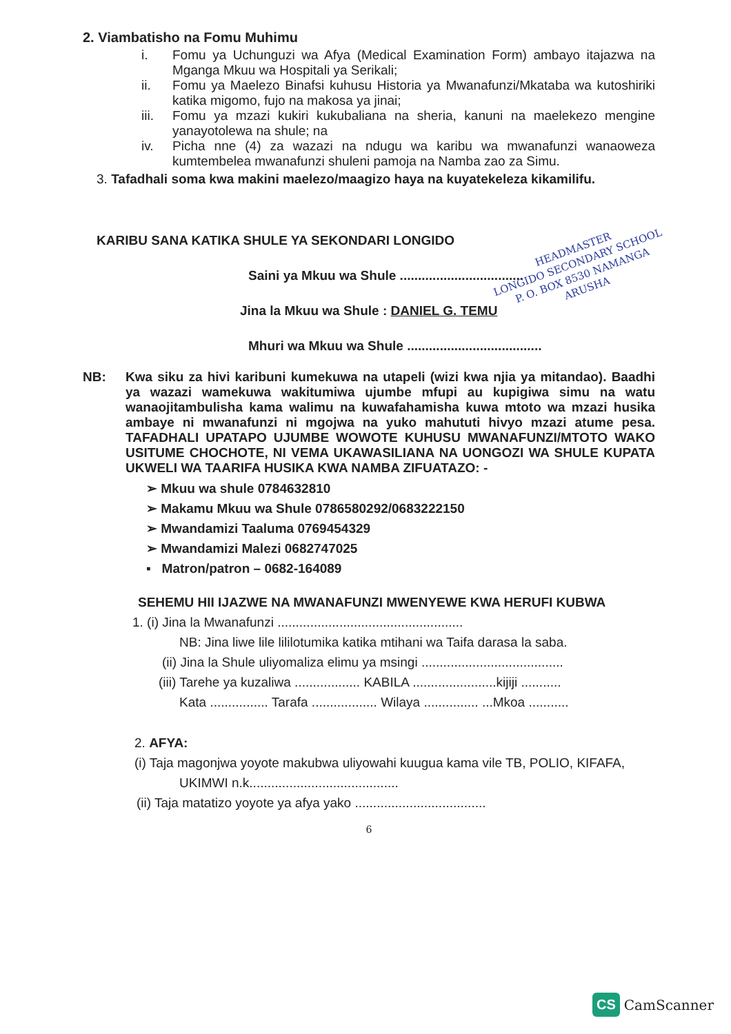2. Viambatisho na Fomu Muhimu
i. Fomu ya Uchunguzi wa Afya (Medical Examination Form) ambayo itajazwa na Mganga Mkuu wa Hospitali ya Serikali;
ii. Fomu ya Maelezo Binafsi kuhusu Historia ya Mwanafunzi/Mkataba wa kutoshiriki katika migomo, fujo na makosa ya jinai;
iii. Fomu ya mzazi kukiri kukubaliana na sheria, kanuni na maelekezo mengine yanayotolewa na shule; na
iv. Picha nne (4) za wazazi na ndugu wa karibu wa mwanafunzi wanaoweza kumtembelea mwanafunzi shuleni pamoja na Namba zao za Simu.
3. Tafadhali soma kwa makini maelezo/maagizo haya na kuyatekeleza kikamilifu.
KARIBU SANA KATIKA SHULE YA SEKONDARI LONGIDO
Saini ya Mkuu wa Shule ..................................
Jina la Mkuu wa Shule : DANIEL G. TEMU
Mhuri wa Mkuu wa Shule .....................................
NB: Kwa siku za hivi karibuni kumekuwa na utapeli (wizi kwa njia ya mitandao). Baadhi ya wazazi wamekuwa wakitumiwa ujumbe mfupi au kupigiwa simu na watu wanaojitambulisha kama walimu na kuwafahamisha kuwa mtoto wa mzazi husika ambaye ni mwanafunzi ni mgojwa na yuko mahututi hivyo mzazi atume pesa. TAFADHALI UPATAPO UJUMBE WOWOTE KUHUSU MWANAFUNZI/MTOTO WAKO USITUME CHOCHOTE, NI VEMA UKAWASILIANA NA UONGOZI WA SHULE KUPATA UKWELI WA TAARIFA HUSIKA KWA NAMBA ZIFUATAZO: -
➢ Mkuu wa shule 0784632810
➢ Makamu Mkuu wa Shule 0786580292/0683222150
➢ Mwandamizi Taaluma 0769454329
➢ Mwandamizi Malezi 0682747025
▪ Matron/patron – 0682-164089
SEHEMU HII IJAZWE NA MWANAFUNZI MWENYEWE KWA HERUFI KUBWA
1. (i) Jina la Mwanafunzi ...................................................
NB: Jina liwe lile lililotumika katika mtihani wa Taifa darasa la saba.
(ii) Jina la Shule uliyomaliza elimu ya msingi .......................................
(iii) Tarehe ya kuzaliwa .................. KABILA .......................kijiji ...........
Kata ................ Tarafa .................. Wilaya ............... ...Mkoa ...........
2. AFYA:
(i) Taja magonjwa yoyote makubwa uliyowahi kuugua kama vile TB, POLIO, KIFAFA,
UKIMWI n.k.........................................
(ii) Taja matatizo yoyote ya afya yako ....................................
6
HEADMASTER
LONGIDO SECONDARY SCHOOL
P. O. BOX 8530 NAMANGA
ARUSHA
CS CamScanner